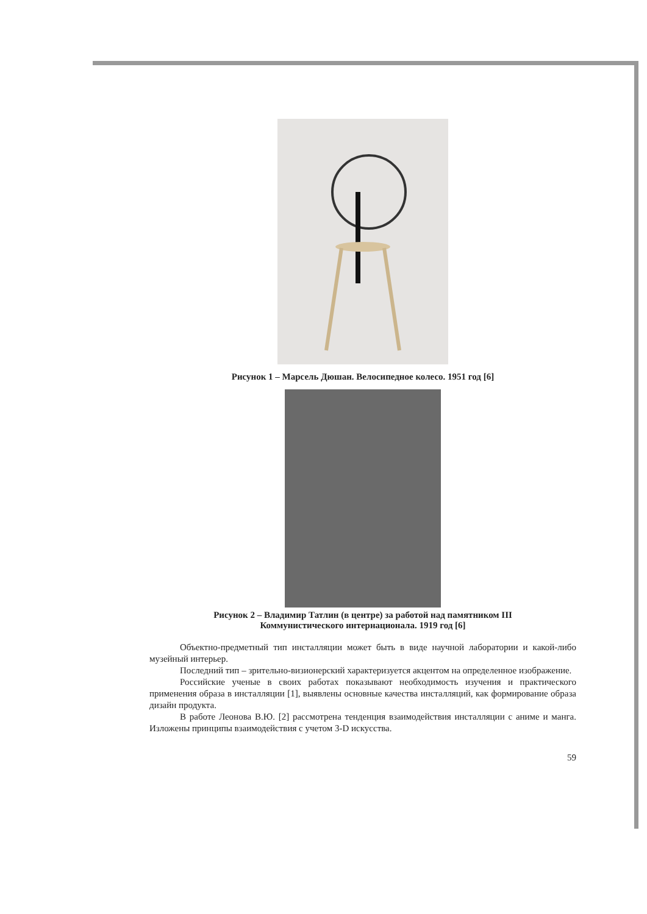Рисунок 1 – Марсель Дюшан. Велосипедное колесо. 1951 год [6]
Рисунок 2 – Владимир Татлин (в центре) за работой над памятником III
Коммунистического интернационала. 1919 год [6]
Объектно-предметный тип инсталляции может быть в виде научной лаборатории и какой-либо музейный интерьер.
Последний тип – зрительно-визионерский характеризуется акцентом на определенное изображение.
Российские ученые в своих работах показывают необходимость изучения и практического применения образа в инсталляции [1], выявлены основные качества инсталляций, как формирование образа дизайн продукта.
В работе Леонова В.Ю. [2] рассмотрена тенденция взаимодействия инсталляции с аниме и манга. Изложены принципы взаимодействия с учетом 3-D искусства.
59